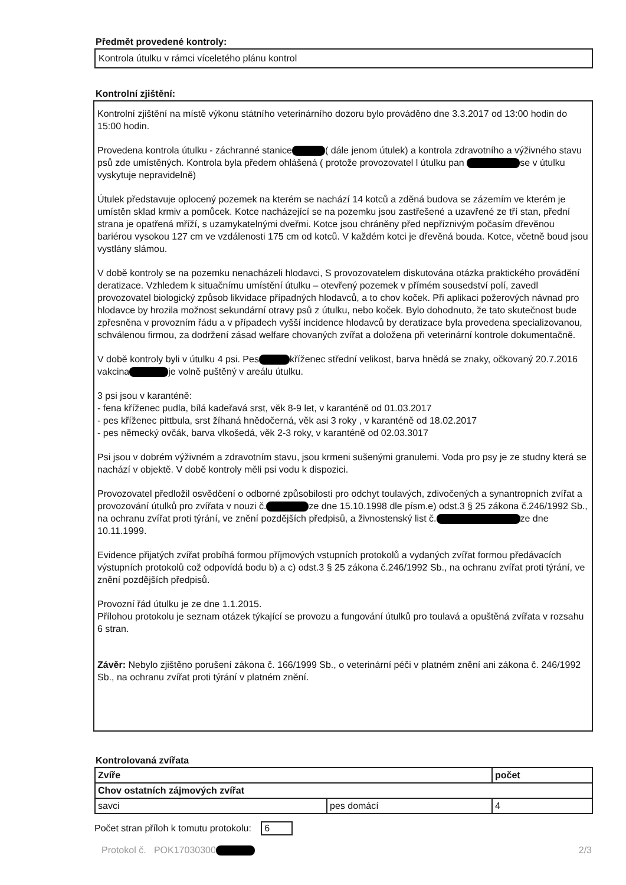Předmět provedené kontroly:
Kontrola útulku v rámci víceletého plánu kontrol
Kontrolní zjištění:
Kontrolní zjištění na místě výkonu státního veterinárního dozoru bylo prováděno dne 3.3.2017 od 13:00 hodin do 15:00 hodin.
Provedena kontrola útulku - záchranné stanice ( dále jenom útulek) a kontrola zdravotního a výživného stavu psů zde umístěných. Kontrola byla předem ohlášená ( protože provozovatel l útulku pan se v útulku vyskytuje nepravidelně)
Útulek představuje oplocený pozemek na kterém se nachází 14 kotců a zděná budova se zázemím ve kterém je umístěn sklad krmiv a pomůcek. Kotce nacházející se na pozemku jsou zastřešené a uzavřené ze tří stan, přední strana je opatřená mříží, s uzamykatelnými dveřmi. Kotce jsou chráněny před nepříznivým počasím dřevěnou bariérou vysokou 127 cm ve vzdálenosti 175 cm od kotců. V každém kotci je dřevěná bouda. Kotce, včetně boud jsou vystlány slámou.
V době kontroly se na pozemku nenacházeli hlodavci, S provozovatelem diskutována otázka praktického provádění deratizace. Vzhledem k situačnímu umístění útulku – otevřený pozemek v přímém sousedství polí, zavedl provozovatel biologický způsob likvidace případných hlodavců, a to chov koček. Při aplikaci požerových návnad pro hlodavce by hrozila možnost sekundární otravy psů z útulku, nebo koček. Bylo dohodnuto, že tato skutečnost bude zpřesněna v provozním řádu a v případech vyšší incidence hlodavců by deratizace byla provedena specializovanou, schválenou firmou, za dodržení zásad welfare chovaných zvířat a doložena při veterinární kontrole dokumentačně.
V době kontroly byli v útulku 4 psi. Pes kříženec střední velikost, barva hnědá se znaky, očkovaný 20.7.2016 vakcina je volně puštěný v areálu útulku.
3 psi jsou v karanténě:
- fena kříženec pudla, bílá kadeřavá srst, věk 8-9 let, v karanténě od 01.03.2017
- pes kříženec pittbula, srst žíhaná hnědočerná, věk asi 3 roky , v karanténě od 18.02.2017
- pes německý ovčák, barva vlkošedá, věk 2-3 roky, v karanténě od 02.03.3017
Psi jsou v dobrém výživném a zdravotním stavu, jsou krmeni sušenými granulemi. Voda pro psy je ze studny která se nachází v objektě. V době kontroly měli psi vodu k dispozici.
Provozovatel předložil osvědčení o odborné způsobilosti pro odchyt toulavých, zdivočených a synantropních zvířat a provozování útulků pro zvířata v nouzi č. ze dne 15.10.1998 dle písm.e) odst.3 § 25 zákona č.246/1992 Sb., na ochranu zvířat proti týrání, ve znění pozdějších předpisů, a živnostenský list č. ze dne 10.11.1999.
Evidence přijatých zvířat probíhá formou příjmových vstupních protokolů a vydaných zvířat formou předávacích výstupních protokolů což odpovídá bodu b) a c) odst.3 § 25 zákona č.246/1992 Sb., na ochranu zvířat proti týrání, ve znění pozdějších předpisů.
Provozní řád útulku je ze dne 1.1.2015.
Přílohou protokolu je seznam otázek týkající se provozu a fungování útulků pro toulavá a opuštěná zvířata v rozsahu 6 stran.
Závěr: Nebylo zjištěno porušení zákona č. 166/1999 Sb., o veterinární péči v platném znění ani zákona č. 246/1992 Sb., na ochranu zvířat proti týrání v platném znění.
Kontrolovaná zvířata
| Zvíře | | počet |
| Chov ostatních zájmových zvířat | | |
| savci | pes domácí | 4 |
Počet stran příloh k tomutu protokolu: 6
Protokol č. POK17030300 2/3